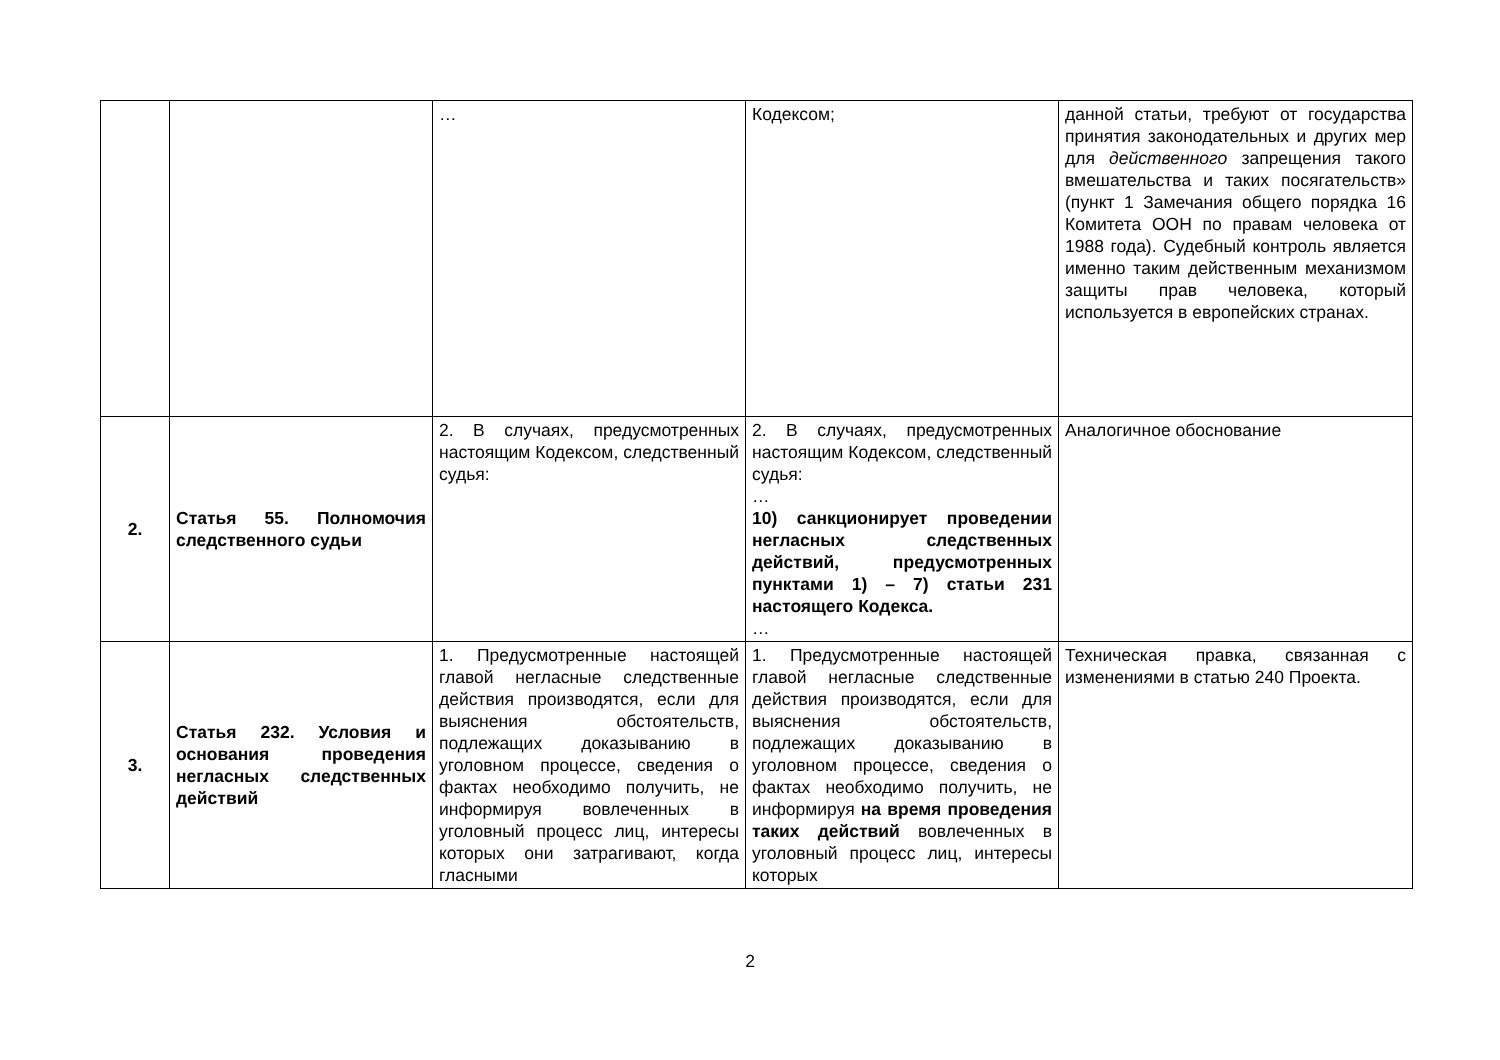| | | … | Кодексом; | данной статьи, требуют от государства принятия законодательных и других мер для действенного запрещения такого вмешательства и таких посягательств» (пункт 1 Замечания общего порядка 16 Комитета ООН по правам человека от 1988 года). Судебный контроль является именно таким действенным механизмом защиты прав человека, который используется в европейских странах. |
| 2. | Статья 55. Полномочия следственного судьи | 2. В случаях, предусмотренных настоящим Кодексом, следственный судья: | 2. В случаях, предусмотренных настоящим Кодексом, следственный судья: … 10) санкционирует проведении негласных следственных действий, предусмотренных пунктами 1) – 7) статьи 231 настоящего Кодекса. … | Аналогичное обоснование |
| 3. | Статья 232. Условия и основания проведения негласных следственных действий | 1. Предусмотренные настоящей главой негласные следственные действия производятся, если для выяснения обстоятельств, подлежащих доказыванию в уголовном процессе, сведения о фактах необходимо получить, не информируя вовлеченных в уголовный процесс лиц, интересы которых они затрагивают, когда гласными | 1. Предусмотренные настоящей главой негласные следственные действия производятся, если для выяснения обстоятельств, подлежащих доказыванию в уголовном процессе, сведения о фактах необходимо получить, не информируя на время проведения таких действий вовлеченных в уголовный процесс лиц, интересы которых | Техническая правка, связанная с изменениями в статью 240 Проекта. |
2